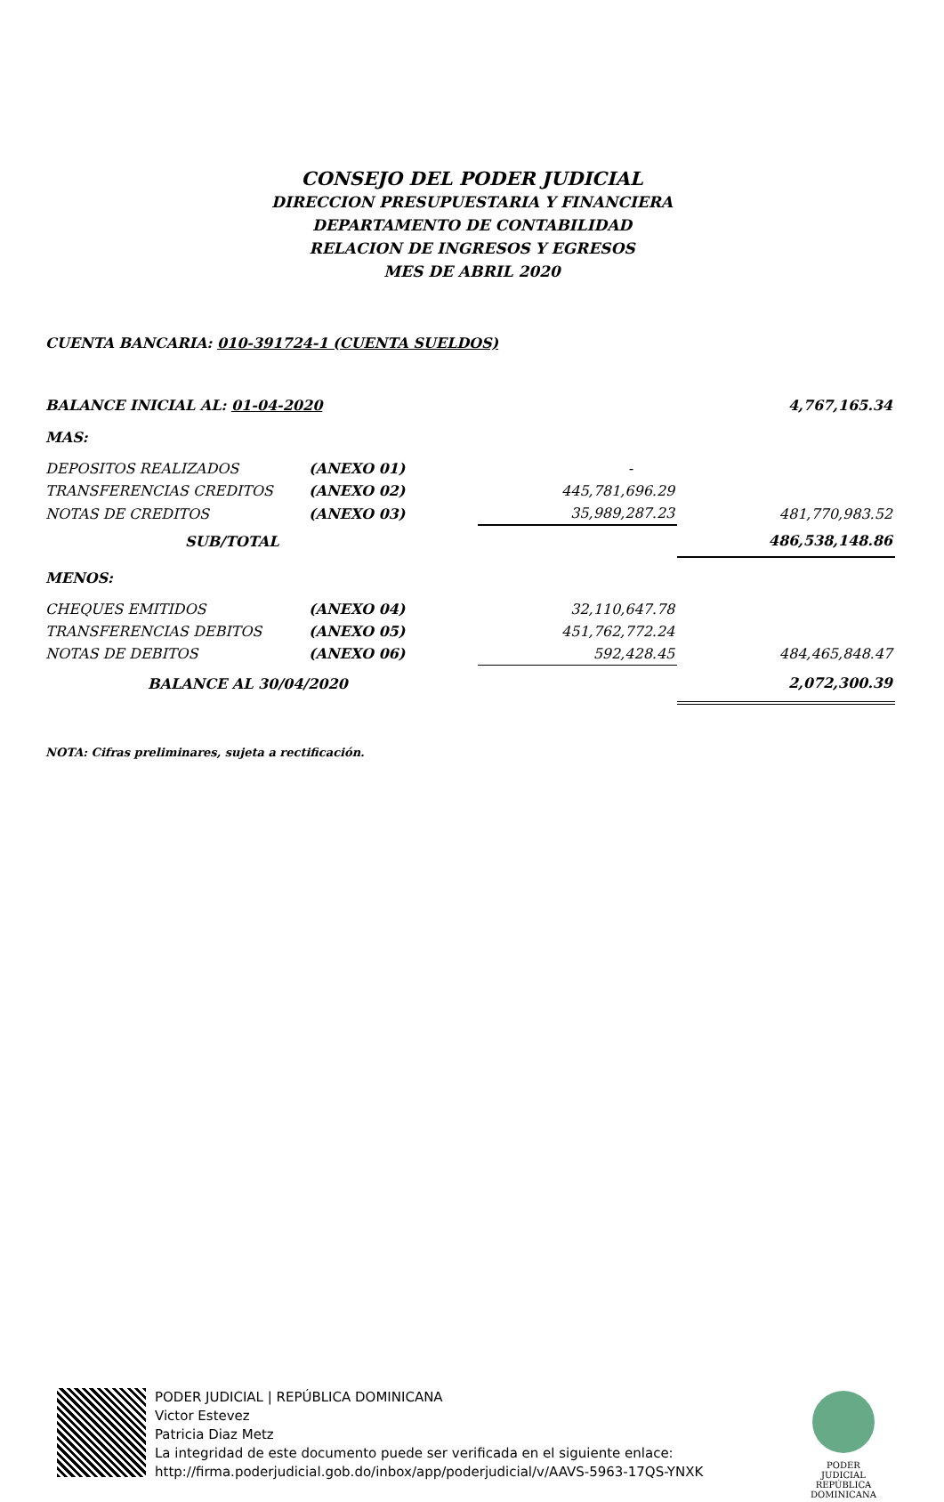CONSEJO DEL PODER JUDICIAL
DIRECCION PRESUPUESTARIA Y FINANCIERA
DEPARTAMENTO DE CONTABILIDAD
RELACION DE INGRESOS Y EGRESOS
MES DE ABRIL 2020
CUENTA BANCARIA: 010-391724-1 (CUENTA SUELDOS)
| BALANCE INICIAL AL: 01-04-2020 | | | 4,767,165.34 |
| MAS: | | | |
| DEPOSITOS REALIZADOS | (ANEXO 01) | - | |
| TRANSFERENCIAS CREDITOS | (ANEXO 02) | 445,781,696.29 | |
| NOTAS DE CREDITOS | (ANEXO 03) | 35,989,287.23 | 481,770,983.52 |
| SUB/TOTAL | | | 486,538,148.86 |
| MENOS: | | | |
| CHEQUES EMITIDOS | (ANEXO 04) | 32,110,647.78 | |
| TRANSFERENCIAS DEBITOS | (ANEXO 05) | 451,762,772.24 | |
| NOTAS DE DEBITOS | (ANEXO 06) | 592,428.45 | 484,465,848.47 |
| BALANCE AL 30/04/2020 | | | 2,072,300.39 |
NOTA: Cifras preliminares, sujeta a rectificación.
PODER JUDICIAL | REPÚBLICA DOMINICANA
Victor Estevez
Patricia Diaz Metz
La integridad de este documento puede ser verificada en el siguiente enlace:
http://firma.poderjudicial.gob.do/inbox/app/poderjudicial/v/AAVS-5963-17QS-YNXK
PODER JUDICIAL
REPÚBLICA DOMINICANA